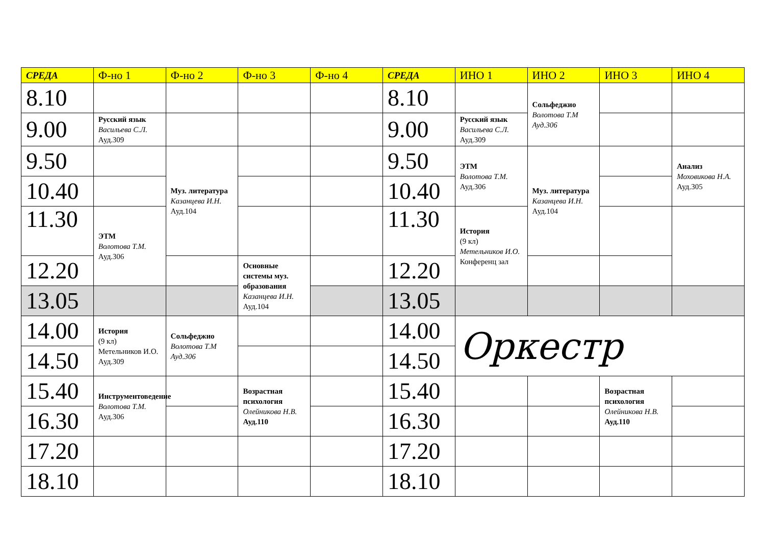| СРЕДА | Ф-но 1 | Ф-но 2 | Ф-но 3 | Ф-но 4 | СРЕДА | ИНО 1 | ИНО 2 | ИНО 3 | ИНО 4 |
| --- | --- | --- | --- | --- | --- | --- | --- | --- | --- |
| 8.10 | | | | | 8.10 | | Сольфеджио Волотова Т.М Ауд.306 | | |
| 9.00 | Русский язык Васильева С.Л. Ауд.309 | | | | 9.00 | Русский язык Васильева С.Л. Ауд.309 | | | |
| 9.50 | | Муз. литература Казанцева И.Н. Ауд.104 | | | 9.50 | ЭТМ Волотова Т.М. Ауд.306 | Муз. литература Казанцева И.Н. Ауд.104 | | Анализ Моховикова Н.А. Ауд.305 |
| 10.40 | | | | | 10.40 | | | | |
| 11.30 | ЭТМ Волотова Т.М. Ауд.306 | | | | 11.30 | История (9 кл) Метельников И.О. Конференц зал | | | |
| 12.20 | | | Основные системы муз. образования Казанцева И.Н. Ауд.104 | | 12.20 | | | | |
| 13.05 | | | | | 13.05 | | | | |
| 14.00 | История (9 кл) Метельников И.О. Ауд.309 | Сольфеджио Волотова Т.М Ауд.306 | | | 14.00 | Оркестр | | | |
| 14.50 | | | | | 14.50 | | | | |
| 15.40 | Инструментоведение Волотова Т.М. Ауд.306 | | Возрастная психология Олейникова Н.В. Ауд.110 | | 15.40 | | | Возрастная психология Олейникова Н.В. Ауд.110 | |
| 16.30 | | | | | 16.30 | | | | |
| 17.20 | | | | | 17.20 | | | | |
| 18.10 | | | | | 18.10 | | | | |